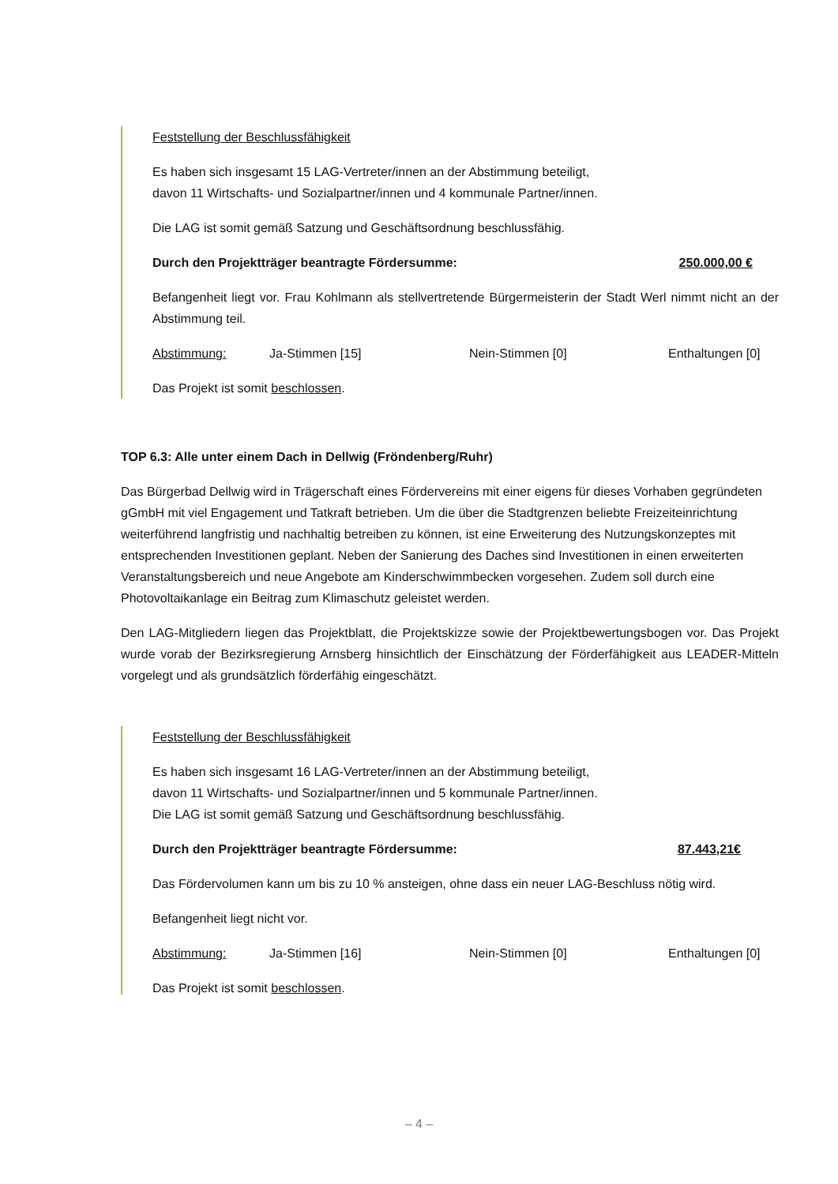Feststellung der Beschlussfähigkeit
Es haben sich insgesamt 15 LAG-Vertreter/innen an der Abstimmung beteiligt,
davon 11 Wirtschafts- und Sozialpartner/innen und 4 kommunale Partner/innen.
Die LAG ist somit gemäß Satzung und Geschäftsordnung beschlussfähig.
Durch den Projektträger beantragte Fördersumme: 250.000,00 €
Befangenheit liegt vor. Frau Kohlmann als stellvertretende Bürgermeisterin der Stadt Werl nimmt nicht an der Abstimmung teil.
Abstimmung: Ja-Stimmen [15] Nein-Stimmen [0] Enthaltungen [0]
Das Projekt ist somit beschlossen.
TOP 6.3: Alle unter einem Dach in Dellwig (Fröndenberg/Ruhr)
Das Bürgerbad Dellwig wird in Trägerschaft eines Fördervereins mit einer eigens für dieses Vorhaben gegründeten gGmbH mit viel Engagement und Tatkraft betrieben. Um die über die Stadtgrenzen beliebte Freizeiteinrichtung weiterführend langfristig und nachhaltig betreiben zu können, ist eine Erweiterung des Nutzungskonzeptes mit entsprechenden Investitionen geplant. Neben der Sanierung des Daches sind Investitionen in einen erweiterten Veranstaltungsbereich und neue Angebote am Kinderschwimmbecken vorgesehen. Zudem soll durch eine Photovoltaikanlage ein Beitrag zum Klimaschutz geleistet werden.
Den LAG-Mitgliedern liegen das Projektblatt, die Projektskizze sowie der Projektbewertungsbogen vor. Das Projekt wurde vorab der Bezirksregierung Arnsberg hinsichtlich der Einschätzung der Förderfähigkeit aus LEADER-Mitteln vorgelegt und als grundsätzlich förderfähig eingeschätzt.
Feststellung der Beschlussfähigkeit
Es haben sich insgesamt 16 LAG-Vertreter/innen an der Abstimmung beteiligt,
davon 11 Wirtschafts- und Sozialpartner/innen und 5 kommunale Partner/innen.
Die LAG ist somit gemäß Satzung und Geschäftsordnung beschlussfähig.
Durch den Projektträger beantragte Fördersumme: 87.443,21€
Das Fördervolumen kann um bis zu 10 % ansteigen, ohne dass ein neuer LAG-Beschluss nötig wird.
Befangenheit liegt nicht vor.
Abstimmung: Ja-Stimmen [16] Nein-Stimmen [0] Enthaltungen [0]
Das Projekt ist somit beschlossen.
– 4 –